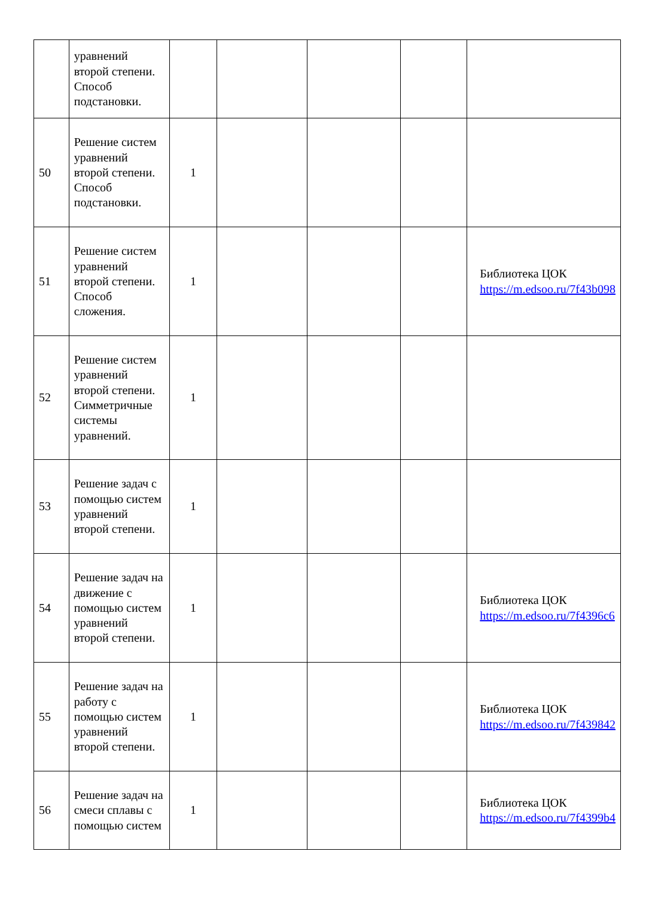| | уравнений второй степени. Способ подстановки. | | | | | |
| 50 | Решение систем уравнений второй степени. Способ подстановки. | 1 | | | | |
| 51 | Решение систем уравнений второй степени. Способ сложения. | 1 | | | | Библиотека ЦОК https://m.edsoo.ru/7f43b098 |
| 52 | Решение систем уравнений второй степени. Симметричные системы уравнений. | 1 | | | | |
| 53 | Решение задач с помощью систем уравнений второй степени. | 1 | | | | |
| 54 | Решение задач на движение с помощью систем уравнений второй степени. | 1 | | | | Библиотека ЦОК https://m.edsoo.ru/7f4396c6 |
| 55 | Решение задач на работу с помощью систем уравнений второй степени. | 1 | | | | Библиотека ЦОК https://m.edsoo.ru/7f439842 |
| 56 | Решение задач на смеси сплавы с помощью систем | 1 | | | | Библиотека ЦОК https://m.edsoo.ru/7f4399b4 |